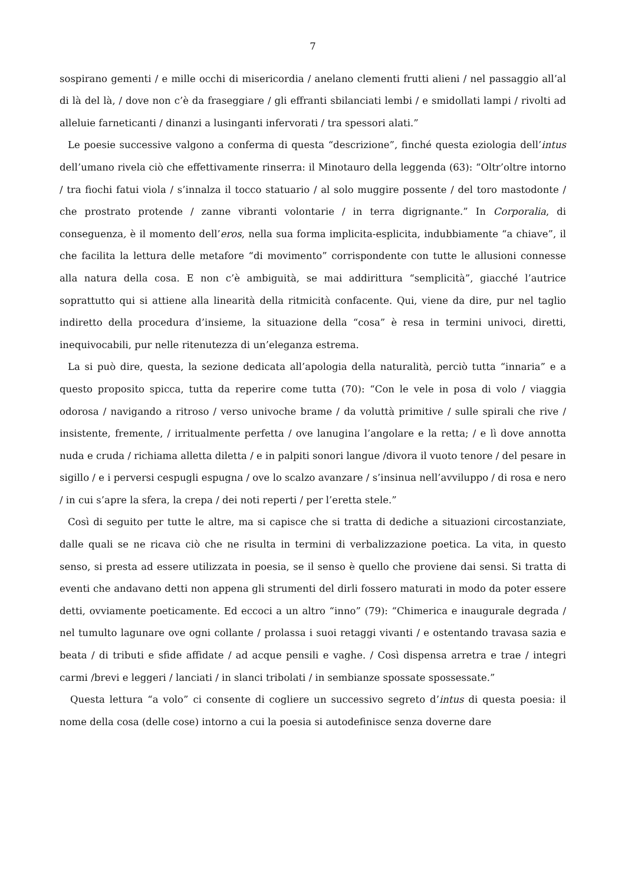7
sospirano gementi / e mille occhi di misericordia / anelano clementi frutti alieni / nel passaggio all’al di là del là, / dove non c’è da fraseggiare / gli effranti sbilanciati lembi / e smidollati lampi / rivolti ad alleluie farneticanti / dinanzi a lusinganti infervorati / tra spessori alati.”
Le poesie successive valgono a conferma di questa “descrizione”, finché questa eziologia dell’intus dell’umano rivela ciò che effettivamente rinserra: il Minotauro della leggenda (63): “Oltr’oltre intorno / tra fiochi fatui viola / s’innalza il tocco statuario / al solo muggire possente / del toro mastodonte / che prostrato protende / zanne vibranti volontarie / in terra digrignante.” In Corporalia, di conseguenza, è il momento dell’eros, nella sua forma implicita-esplicita, indubbiamente “a chiave”, il che facilita la lettura delle metafore “di movimento” corrispondente con tutte le allusioni connesse alla natura della cosa. E non c’è ambiguità, se mai addirittura “semplicità”, giacché l’autrice soprattutto qui si attiene alla linearità della ritmicità confacente. Qui, viene da dire, pur nel taglio indiretto della procedura d’insieme, la situazione della “cosa” è resa in termini univoci, diretti, inequivocabili, pur nelle ritenutezza di un’eleganza estrema.
La si può dire, questa, la sezione dedicata all’apologia della naturalità, perciò tutta “innaria” e a questo proposito spicca, tutta da reperire come tutta (70): “Con le vele in posa di volo / viaggia odorosa / navigando a ritroso / verso univoche brame / da voluttà primitive / sulle spirali che rive / insistente, fremente, / irritualmente perfetta / ove lanugina l’angolare e la retta; / e lì dove annotta nuda e cruda / richiama alletta diletta / e in palpiti sonori langue /divora il vuoto tenore / del pesare in sigillo / e i perversi cespugli espugna / ove lo scalzo avanzare / s’insinua nell’avviluppo / di rosa e nero / in cui s’apre la sfera, la crepa / dei noti reperti / per l’eretta stele.”
Così di seguito per tutte le altre, ma si capisce che si tratta di dediche a situazioni circostanziate, dalle quali se ne ricava ciò che ne risulta in termini di verbalizzazione poetica. La vita, in questo senso, si presta ad essere utilizzata in poesia, se il senso è quello che proviene dai sensi. Si tratta di eventi che andavano detti non appena gli strumenti del dirli fossero maturati in modo da poter essere detti, ovviamente poeticamente. Ed eccoci a un altro “inno” (79): “Chimerica e inaugurale degrada / nel tumulto lagunare ove ogni collante / prolassa i suoi retaggi vivanti / e ostentando travasa sazia e beata / di tributi e sfide affidate / ad acque pensili e vaghe. / Così dispensa arretra e trae / integri carmi /brevi e leggeri / lanciati / in slanci tribolati / in sembianze spossate spossessate.”
Questa lettura “a volo” ci consente di cogliere un successivo segreto d’intus di questa poesia: il nome della cosa (delle cose) intorno a cui la poesia si autodefinisce senza doverne dare